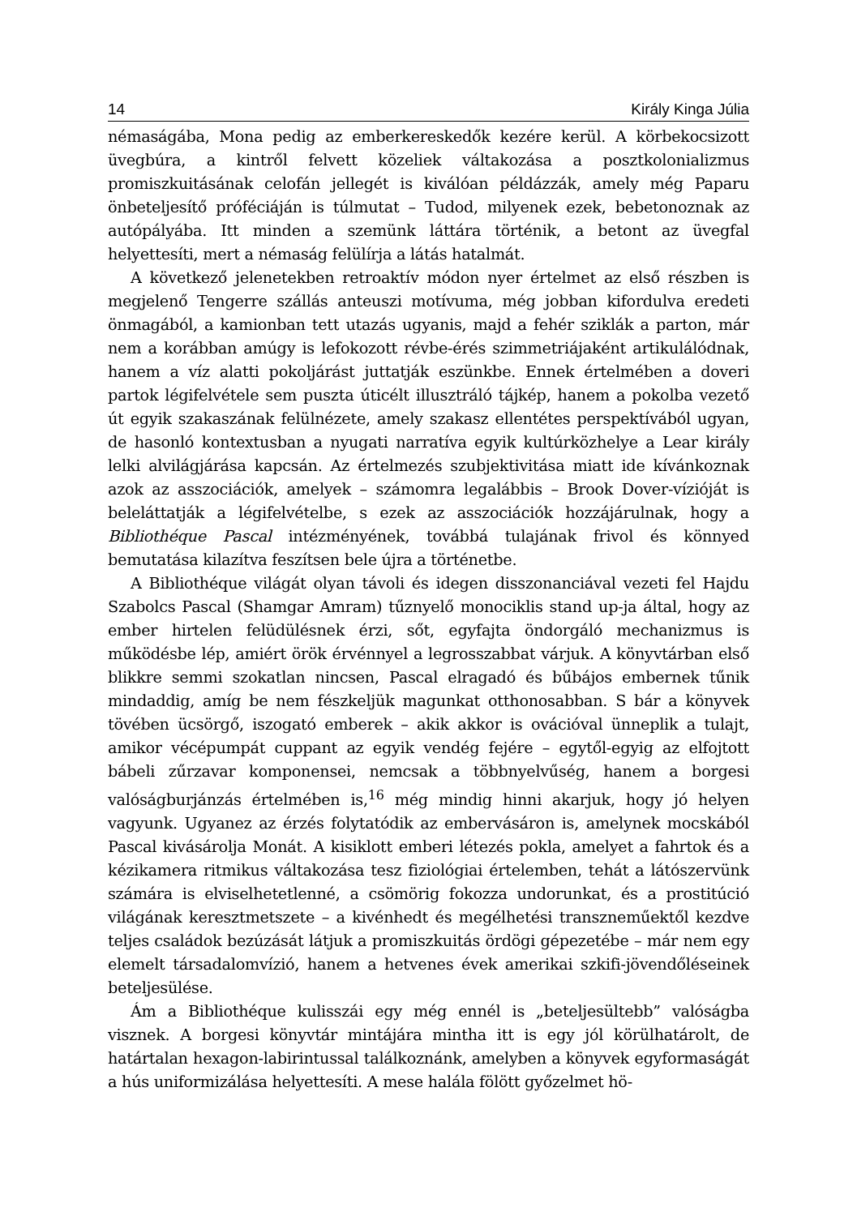14 Király Kinga Júlia
némaságába, Mona pedig az emberkereskedők kezére kerül. A körbekocsizott üvegbúra, a kintről felvett közeliek váltakozása a posztkolonializmus promiszkuitásának celofán jellegét is kiválóan példázzák, amely még Paparu önbeteljesítő próféciáján is túlmutat – Tudod, milyenek ezek, bebetonoznak az autópályába. Itt minden a szemünk láttára történik, a betont az üvegfal helyettesíti, mert a némaság felülírja a látás hatalmát.
A következő jelenetekben retroaktív módon nyer értelmet az első részben is megjelenő Tengerre szállás anteuszi motívuma, még jobban kifordulva eredeti önmagából, a kamionban tett utazás ugyanis, majd a fehér sziklák a parton, már nem a korábban amúgy is lefokozott révbe-érés szimmetriájaként artikulálódnak, hanem a víz alatti pokoljárást juttatják eszünkbe. Ennek értelmében a doveri partok légifelvétele sem puszta úticélt illusztráló tájkép, hanem a pokolba vezető út egyik szakaszának felülnézete, amely szakasz ellentétes perspektívából ugyan, de hasonló kontextusban a nyugati narratíva egyik kultúrközhelye a Lear király lelki alvilágjárása kapcsán. Az értelmezés szubjektivitása miatt ide kívánkoznak azok az asszociációk, amelyek – számomra legalábbis – Brook Dover-vízióját is beleláttatják a légifelvételbe, s ezek az asszociációk hozzájárulnak, hogy a Bibliothéque Pascal intézményének, továbbá tulajának frivol és könnyed bemutatása kilazítva feszítsen bele újra a történetbe.
A Bibliothéque világát olyan távoli és idegen disszonanciával vezeti fel Hajdu Szabolcs Pascal (Shamgar Amram) tűznyelő monociklis stand up-ja által, hogy az ember hirtelen felüdülésnek érzi, sőt, egyfajta öndorgáló mechanizmus is működésbe lép, amiért örök érvénnyel a legrosszabbat várjuk. A könyvtárban első blikkre semmi szokatlan nincsen, Pascal elragadó és bűbájos embernek tűnik mindaddig, amíg be nem fészkeljük magunkat otthonosabban. S bár a könyvek tövében ücsörgő, iszogató emberek – akik akkor is ovációval ünneplik a tulajt, amikor vécépumpát cuppant az egyik vendég fejére – egytől-egyig az elfojtott bábeli zűrzavar komponensei, nemcsak a többnyelvűség, hanem a borgesi valóságburjánzás értelmében is,<sup>16</sup> még mindig hinni akarjuk, hogy jó helyen vagyunk. Ugyanez az érzés folytatódik az embervásáron is, amelynek mocskából Pascal kivásárolja Monát. A kisiklott emberi létezés pokla, amelyet a fahrtok és a kézikamera ritmikus váltakozása tesz fiziológiai értelemben, tehát a látószervünk számára is elviselhetetlenné, a csömörig fokozza undorunkat, és a prostitúció világának keresztmetszete – a kivénhedt és megélhetési transzneműektől kezdve teljes családok bezúzását látjuk a promiszkuitás ördögi gépezetébe – már nem egy elemelt társadalomvízió, hanem a hetvenes évek amerikai szkifi-jövendőléseinek beteljesülése.
Ám a Bibliothéque kulisszái egy még ennél is „beteljesültebb” valóságba visznek. A borgesi könyvtár mintájára mintha itt is egy jól körülhatárolt, de határtalan hexagon-labirintussal találkoznánk, amelyben a könyvek egyformaságát a hús uniformizálása helyettesíti. A mese halála fölött győzelmet hö-